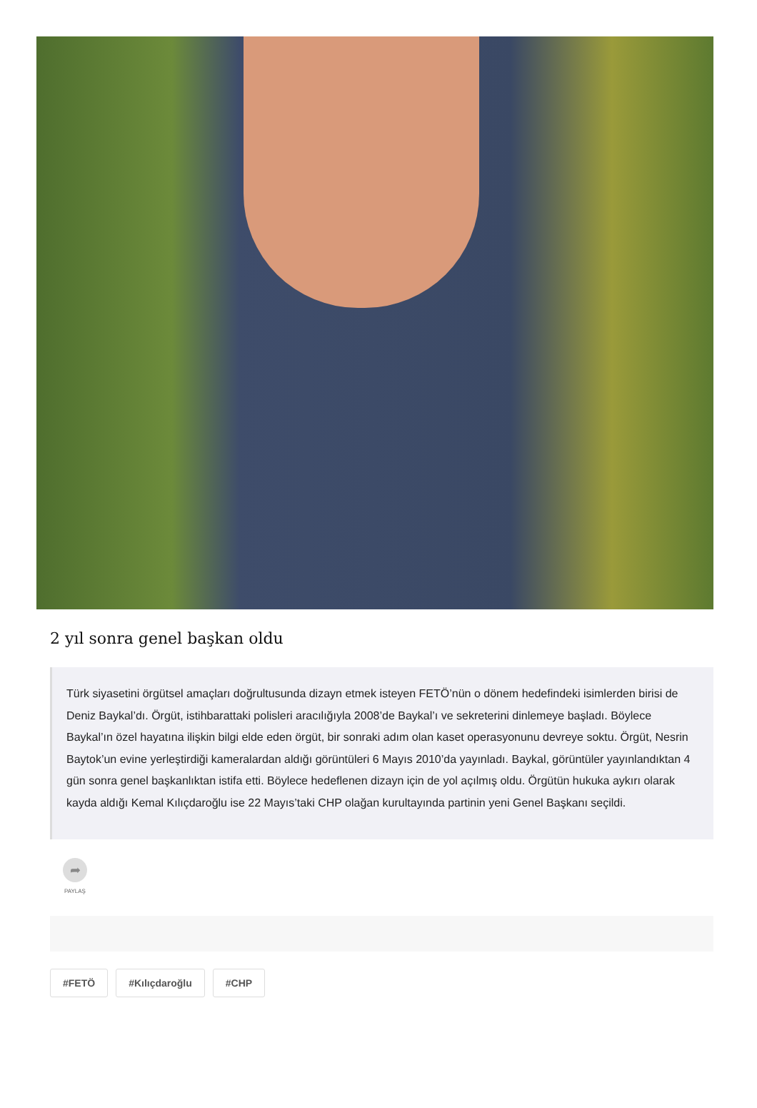2 yıl sonra genel başkan oldu
Türk siyasetini örgütsel amaçları doğrultusunda dizayn etmek isteyen FETÖ’nün o dönem hedefindeki isimlerden birisi de Deniz Baykal’dı. Örgüt, istihbarattaki polisleri aracılığıyla 2008’de Baykal’ı ve sekreterini dinlemeye başladı. Böylece Baykal’ın özel hayatına ilişkin bilgi elde eden örgüt, bir sonraki adım olan kaset operasyonunu devreye soktu. Örgüt, Nesrin Baytok’un evine yerleştirdiği kameralardan aldığı görüntüleri 6 Mayıs 2010’da yayınladı. Baykal, görüntüler yayınlandıktan 4 gün sonra genel başkanlıktan istifa etti. Böylece hedeflenen dizayn için de yol açılmış oldu. Örgütün hukuka aykırı olarak kayda aldığı Kemal Kılıçdaroğlu ise 22 Mayıs’taki CHP olağan kurultayında partinin yeni Genel Başkanı seçildi.
➦
PAYLAŞ
#FETÖ #Kılıçdaroğlu #CHP